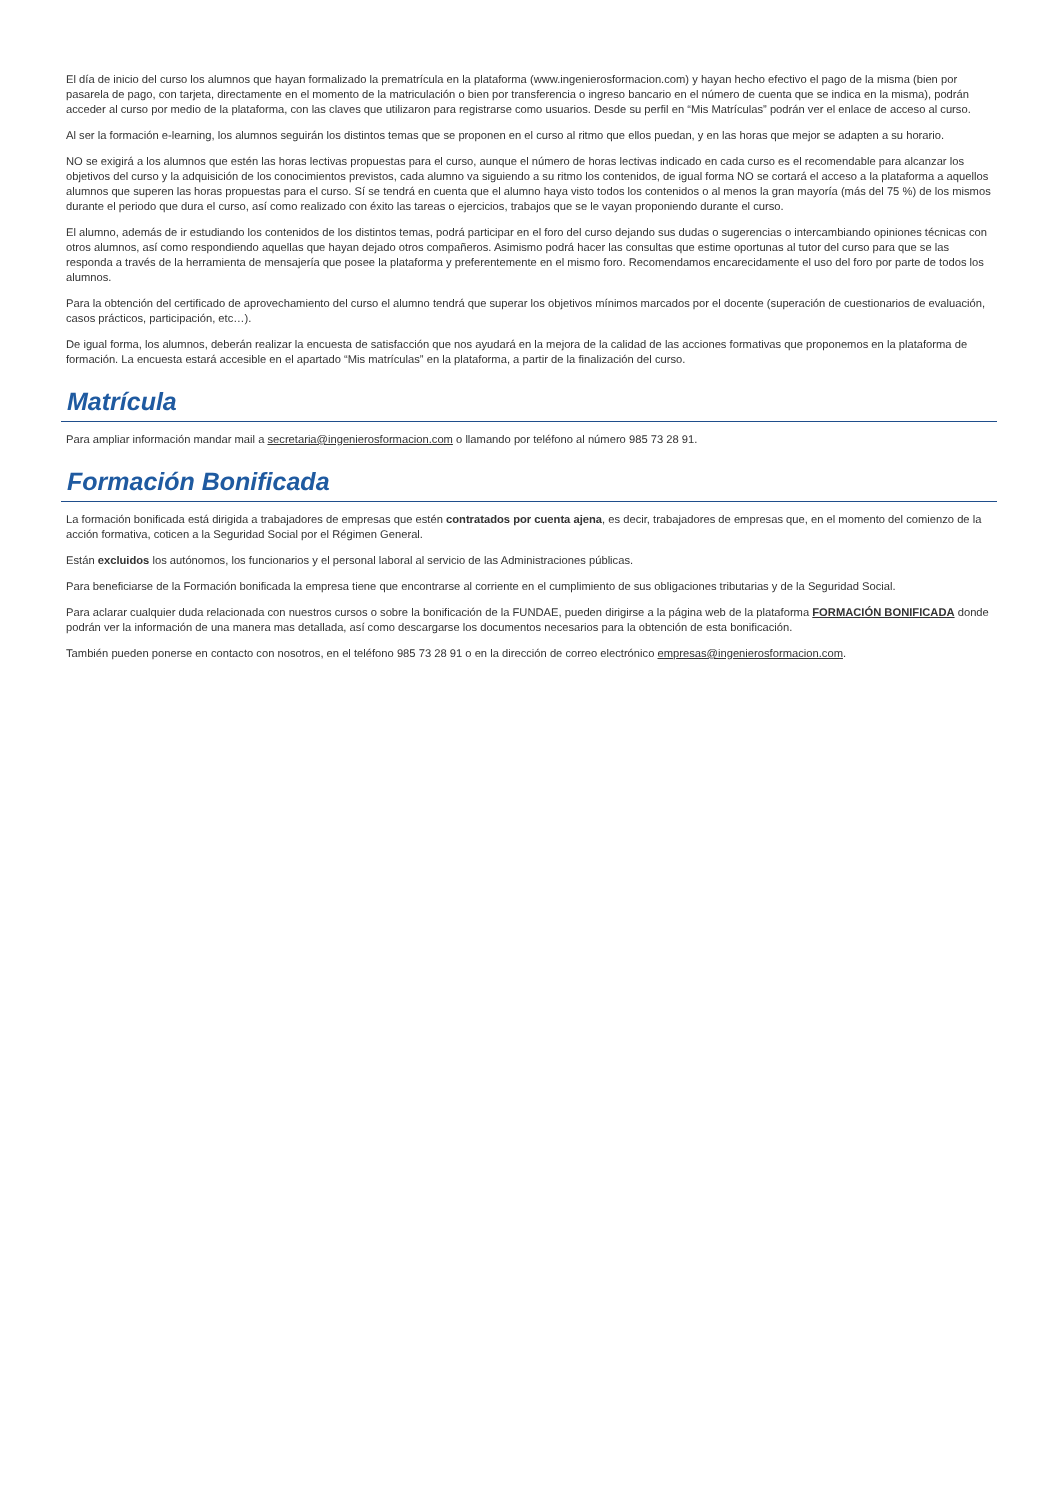El día de inicio del curso los alumnos que hayan formalizado la prematrícula en la plataforma (www.ingenierosformacion.com) y hayan hecho efectivo el pago de la misma (bien por pasarela de pago, con tarjeta, directamente en el momento de la matriculación o bien por transferencia o ingreso bancario en el número de cuenta que se indica en la misma), podrán acceder al curso por medio de la plataforma, con las claves que utilizaron para registrarse como usuarios. Desde su perfil en “Mis Matrículas” podrán ver el enlace de acceso al curso.
Al ser la formación e-learning, los alumnos seguirán los distintos temas que se proponen en el curso al ritmo que ellos puedan, y en las horas que mejor se adapten a su horario.
NO se exigirá a los alumnos que estén las horas lectivas propuestas para el curso, aunque el número de horas lectivas indicado en cada curso es el recomendable para alcanzar los objetivos del curso y la adquisición de los conocimientos previstos, cada alumno va siguiendo a su ritmo los contenidos, de igual forma NO se cortará el acceso a la plataforma a aquellos alumnos que superen las horas propuestas para el curso. Sí se tendrá en cuenta que el alumno haya visto todos los contenidos o al menos la gran mayoría (más del 75 %) de los mismos durante el periodo que dura el curso, así como realizado con éxito las tareas o ejercicios, trabajos que se le vayan proponiendo durante el curso.
El alumno, además de ir estudiando los contenidos de los distintos temas, podrá participar en el foro del curso dejando sus dudas o sugerencias o intercambiando opiniones técnicas con otros alumnos, así como respondiendo aquellas que hayan dejado otros compañeros. Asimismo podrá hacer las consultas que estime oportunas al tutor del curso para que se las responda a través de la herramienta de mensajería que posee la plataforma y preferentemente en el mismo foro. Recomendamos encarecidamente el uso del foro por parte de todos los alumnos.
Para la obtención del certificado de aprovechamiento del curso el alumno tendrá que superar los objetivos mínimos marcados por el docente (superación de cuestionarios de evaluación, casos prácticos, participación, etc…).
De igual forma, los alumnos, deberán realizar la encuesta de satisfacción que nos ayudará en la mejora de la calidad de las acciones formativas que proponemos en la plataforma de formación. La encuesta estará accesible en el apartado “Mis matrículas” en la plataforma, a partir de la finalización del curso.
Matrícula
Para ampliar información mandar mail a secretaria@ingenierosformacion.com o llamando por teléfono al número 985 73 28 91.
Formación Bonificada
La formación bonificada está dirigida a trabajadores de empresas que estén contratados por cuenta ajena, es decir, trabajadores de empresas que, en el momento del comienzo de la acción formativa, coticen a la Seguridad Social por el Régimen General.
Están excluidos los autónomos, los funcionarios y el personal laboral al servicio de las Administraciones públicas.
Para beneficiarse de la Formación bonificada la empresa tiene que encontrarse al corriente en el cumplimiento de sus obligaciones tributarias y de la Seguridad Social.
Para aclarar cualquier duda relacionada con nuestros cursos o sobre la bonificación de la FUNDAE, pueden dirigirse a la página web de la plataforma FORMACIÓN BONIFICADA donde podrán ver la información de una manera mas detallada, así como descargarse los documentos necesarios para la obtención de esta bonificación.
También pueden ponerse en contacto con nosotros, en el teléfono 985 73 28 91 o en la dirección de correo electrónico empresas@ingenierosformacion.com.